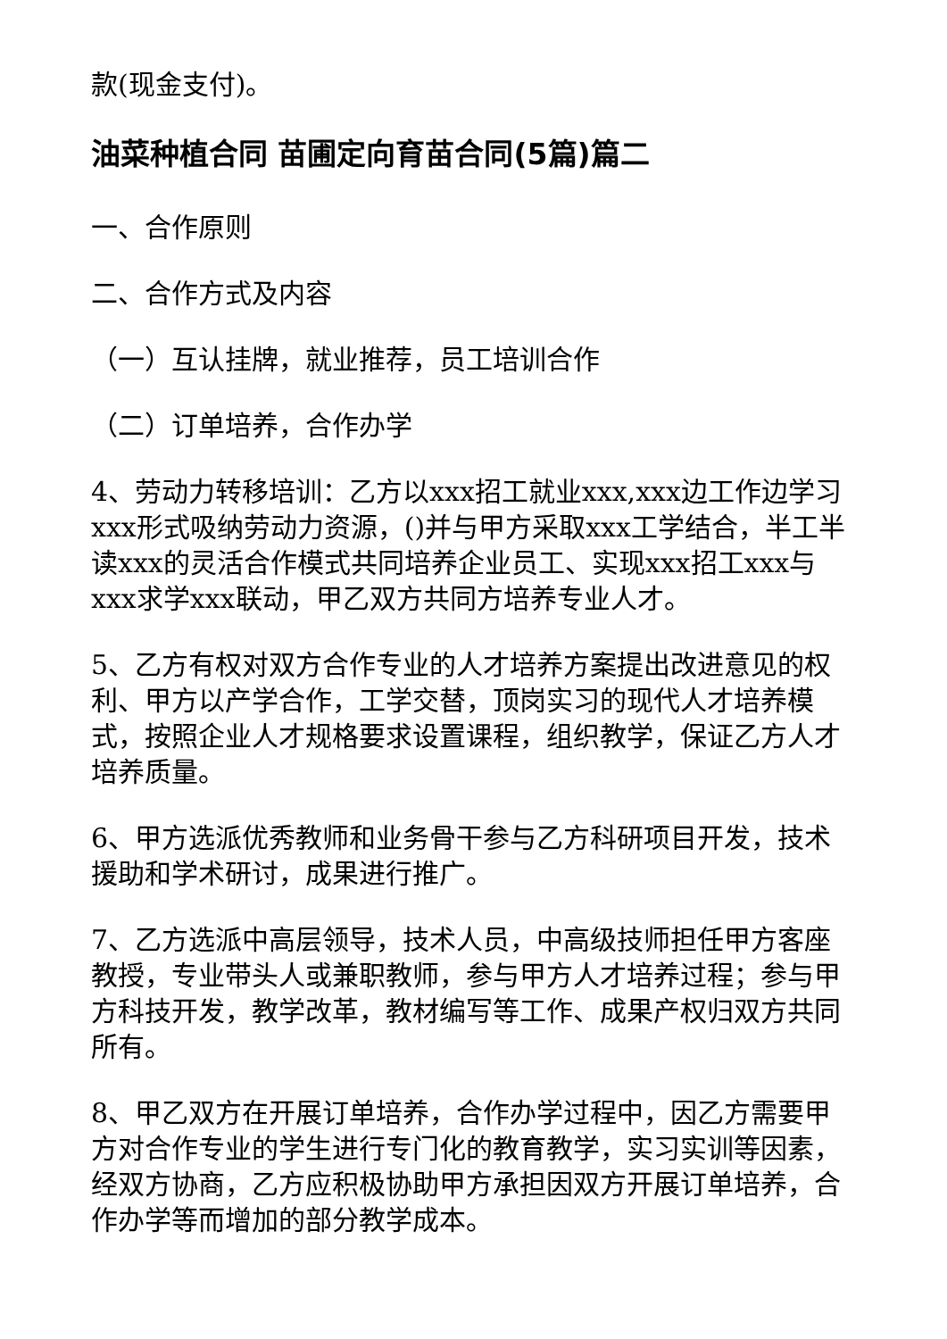款(现金支付)。
油菜种植合同 苗圃定向育苗合同(5篇)篇二
一、合作原则
二、合作方式及内容
（一）互认挂牌，就业推荐，员工培训合作
（二）订单培养，合作办学
4、劳动力转移培训：乙方以xxx招工就业xxx,xxx边工作边学习xxx形式吸纳劳动力资源，()并与甲方采取xxx工学结合，半工半读xxx的灵活合作模式共同培养企业员工、实现xxx招工xxx与xxx求学xxx联动，甲乙双方共同方培养专业人才。
5、乙方有权对双方合作专业的人才培养方案提出改进意见的权利、甲方以产学合作，工学交替，顶岗实习的现代人才培养模式，按照企业人才规格要求设置课程，组织教学，保证乙方人才培养质量。
6、甲方选派优秀教师和业务骨干参与乙方科研项目开发，技术援助和学术研讨，成果进行推广。
7、乙方选派中高层领导，技术人员，中高级技师担任甲方客座教授，专业带头人或兼职教师，参与甲方人才培养过程；参与甲方科技开发，教学改革，教材编写等工作、成果产权归双方共同所有。
8、甲乙双方在开展订单培养，合作办学过程中，因乙方需要甲方对合作专业的学生进行专门化的教育教学，实习实训等因素，经双方协商，乙方应积极协助甲方承担因双方开展订单培养，合作办学等而增加的部分教学成本。